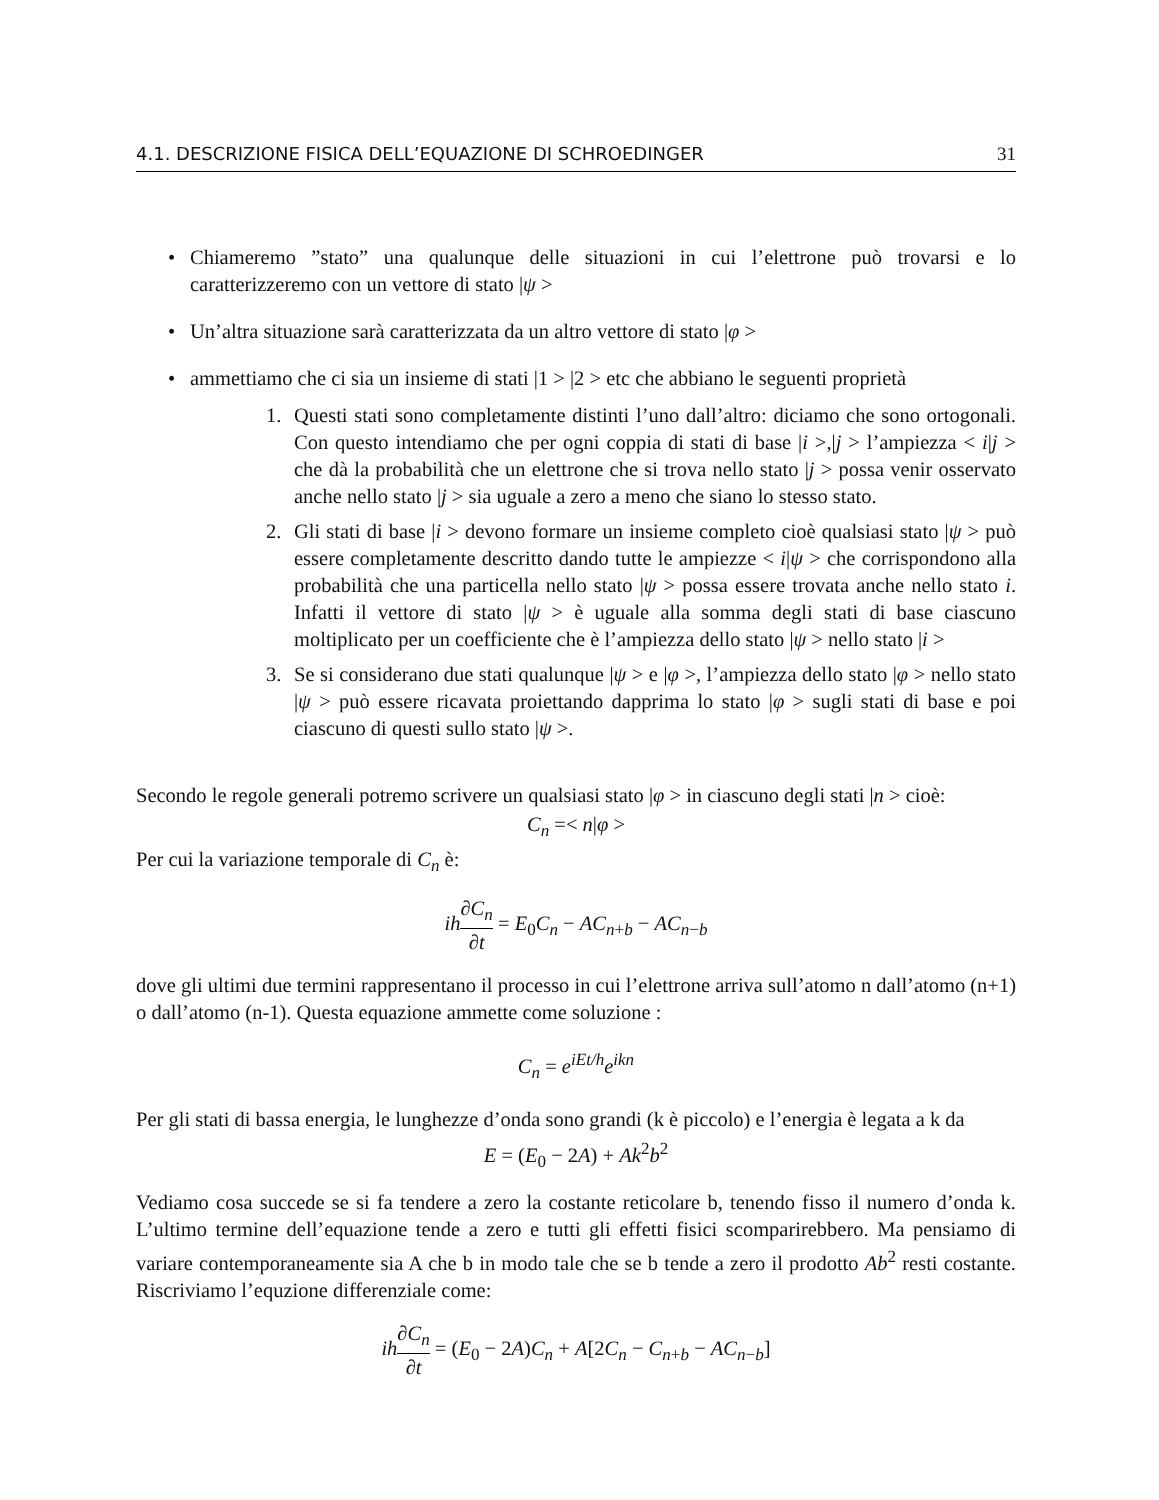4.1. DESCRIZIONE FISICA DELL’EQUAZIONE DI SCHROEDINGER 31
• Chiameremo ”stato” una qualunque delle situazioni in cui l’elettrone può trovarsi e lo caratterizzeremo con un vettore di stato |ψ >
• Un’altra situazione sarà caratterizzata da un altro vettore di stato |φ >
• ammettiamo che ci sia un insieme di stati |1 > |2 > etc che abbiano le seguenti proprietà
1. Questi stati sono completamente distinti l’uno dall’altro: diciamo che sono ortogonali. Con questo intendiamo che per ogni coppia di stati di base |i >,|j > l’ampiezza < i|j > che dà la probabilità che un elettrone che si trova nello stato |j > possa venir osservato anche nello stato |j > sia uguale a zero a meno che siano lo stesso stato.
2. Gli stati di base |i > devono formare un insieme completo cioè qualsiasi stato |ψ > può essere completamente descritto dando tutte le ampiezze < i|ψ > che corrispondono alla probabilità che una particella nello stato |ψ > possa essere trovata anche nello stato i. Infatti il vettore di stato |ψ > è uguale alla somma degli stati di base ciascuno moltiplicato per un coefficiente che è l’ampiezza dello stato |ψ > nello stato |i >
3. Se si considerano due stati qualunque |ψ > e |φ >, l’ampiezza dello stato |φ > nello stato |ψ > può essere ricavata proiettando dapprima lo stato |φ > sugli stati di base e poi ciascuno di questi sullo stato |ψ >.
Secondo le regole generali potremo scrivere un qualsiasi stato |φ > in ciascuno degli stati |n > cioè:
C<sub>n</sub> =< n|φ >
Per cui la variazione temporale di C<sub>n</sub> è:
ih∂C<sub>n</sub> ∂t = E<sub>0</sub>C<sub>n</sub> − AC<sub>n+b</sub> − AC<sub>n−b</sub>
dove gli ultimi due termini rappresentano il processo in cui l’elettrone arriva sull’atomo n dall’atomo (n+1) o dall’atomo (n-1). Questa equazione ammette come soluzione :
C<sub>n</sub> = e<sup>iEt/h</sup>e<sup>ikn</sup>
Per gli stati di bassa energia, le lunghezze d’onda sono grandi (k è piccolo) e l’energia è legata a k da
E = (E<sub>0</sub> − 2A) + Ak<sup>2</sup>b<sup>2</sup>
Vediamo cosa succede se si fa tendere a zero la costante reticolare b, tenendo fisso il numero d’onda k. L’ultimo termine dell’equazione tende a zero e tutti gli effetti fisici scomparirebbero. Ma pensiamo di variare contemporaneamente sia A che b in modo tale che se b tende a zero il prodotto Ab<sup>2</sup> resti costante. Riscriviamo l’equzione differenziale come:
ih∂C<sub>n</sub> ∂t = (E<sub>0</sub> − 2A)C<sub>n</sub> + A[2C<sub>n</sub> − C<sub>n+b</sub> − AC<sub>n−b</sub>]